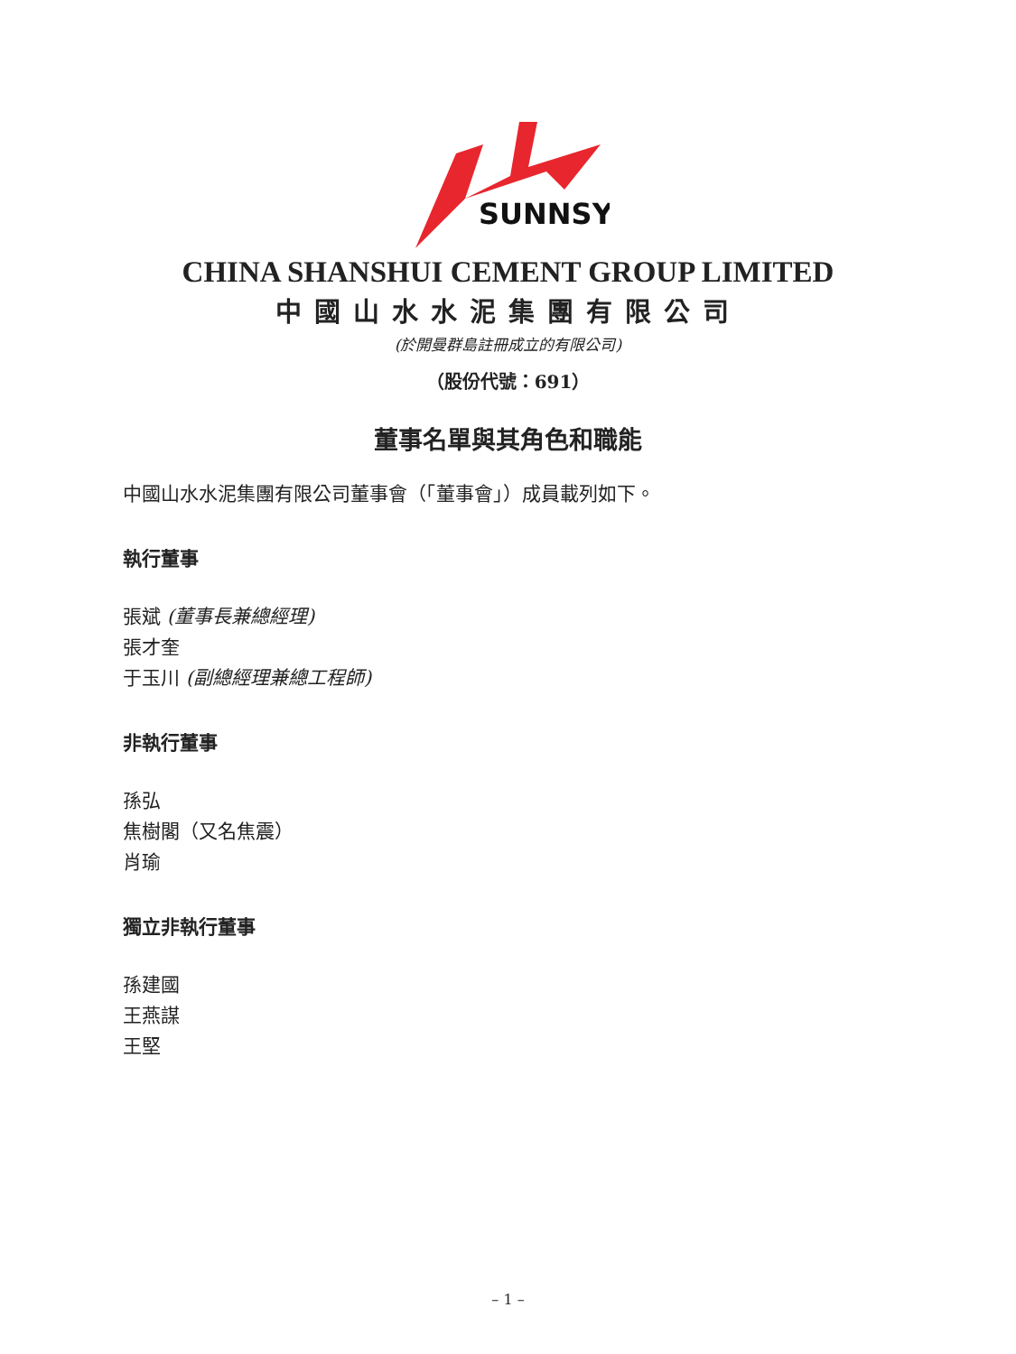SUNNSY
CHINA SHANSHUI CEMENT GROUP LIMITED
中國山水水泥集團有限公司
(於開曼群島註冊成立的有限公司)
（股份代號：691）
董事名單與其角色和職能
中國山水水泥集團有限公司董事會（「董事會」）成員載列如下。
執行董事
張斌 (董事長兼總經理)
張才奎
于玉川 (副總經理兼總工程師)
非執行董事
孫弘
焦樹閣（又名焦震）
肖瑜
獨立非執行董事
孫建國
王燕謀
王堅
– 1 –